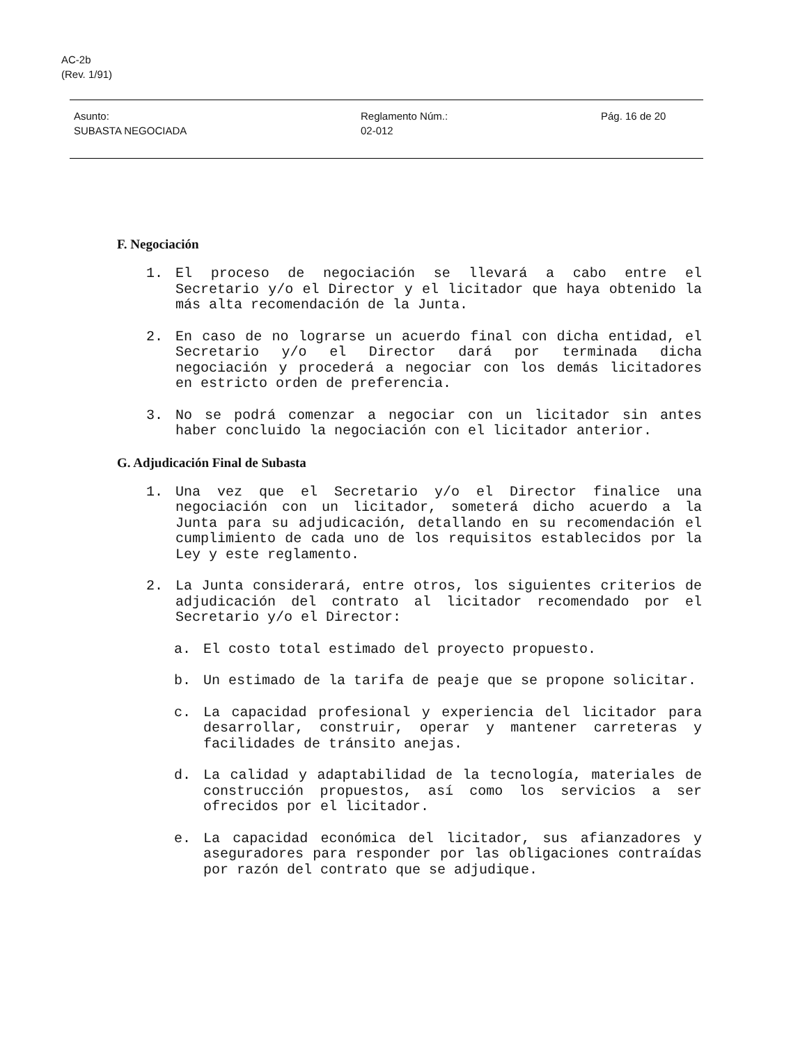AC-2b
(Rev. 1/91)
Asunto:
SUBASTA NEGOCIADA
Reglamento Núm.:
02-012
Pág. 16 de 20
F. Negociación
1. El proceso de negociación se llevará a cabo entre el Secretario y/o el Director y el licitador que haya obtenido la más alta recomendación de la Junta.
2. En caso de no lograrse un acuerdo final con dicha entidad, el Secretario y/o el Director dará por terminada dicha negociación y procederá a negociar con los demás licitadores en estricto orden de preferencia.
3. No se podrá comenzar a negociar con un licitador sin antes haber concluido la negociación con el licitador anterior.
G. Adjudicación Final de Subasta
1. Una vez que el Secretario y/o el Director finalice una negociación con un licitador, someterá dicho acuerdo a la Junta para su adjudicación, detallando en su recomendación el cumplimiento de cada uno de los requisitos establecidos por la Ley y este reglamento.
2. La Junta considerará, entre otros, los siguientes criterios de adjudicación del contrato al licitador recomendado por el Secretario y/o el Director:
a. El costo total estimado del proyecto propuesto.
b. Un estimado de la tarifa de peaje que se propone solicitar.
c. La capacidad profesional y experiencia del licitador para desarrollar, construir, operar y mantener carreteras y facilidades de tránsito anejas.
d. La calidad y adaptabilidad de la tecnología, materiales de construcción propuestos, así como los servicios a ser ofrecidos por el licitador.
e. La capacidad económica del licitador, sus afianzadores y aseguradores para responder por las obligaciones contraídas por razón del contrato que se adjudique.